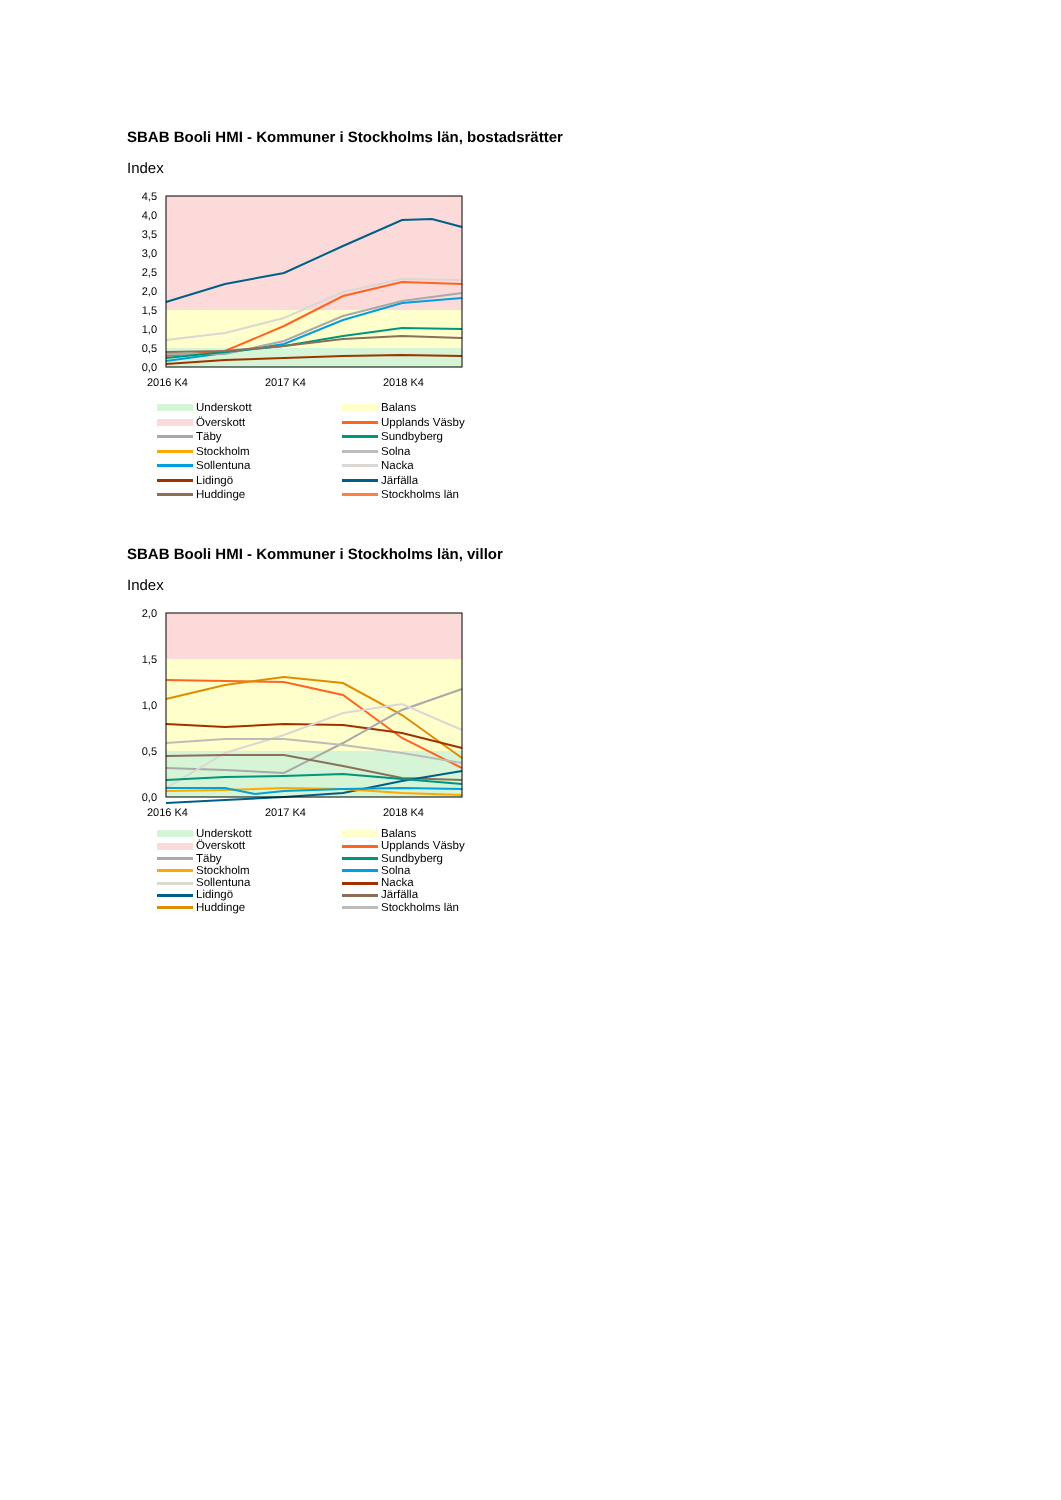SBAB Booli HMI - Kommuner i Stockholms län, bostadsrätter
Index
4,5
4,0
3,5
3,0
2,5
2,0
1,5
1,0
0,5
0,0
2016 K4
2017 K4
2018 K4
Underskott
Balans
Överskott
Upplands Väsby
Täby
Sundbyberg
Stockholm
Solna
Sollentuna
Nacka
Lidingö
Järfälla
Huddinge
Stockholms län
SBAB Booli HMI - Kommuner i Stockholms län, villor
Index
2,0
1,5
1,0
0,5
0,0
2016 K4
2017 K4
2018 K4
Underskott
Balans
Överskott
Upplands Väsby
Täby
Sundbyberg
Stockholm
Solna
Sollentuna
Nacka
Lidingö
Järfälla
Huddinge
Stockholms län